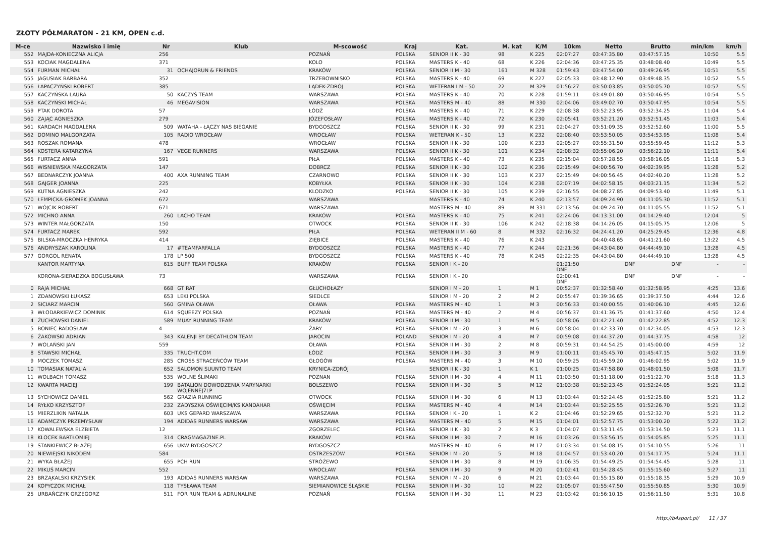ZŁOTY PÓŁMARATON - 21 KM, OPEN c.d.
| M-ce | Nazwisko i imię | Nr | Klub | M-scowość | Kraj | Kat. | M. kat | K/M | 10km | Netto | Brutto | min/km | km/h |
| --- | --- | --- | --- | --- | --- | --- | --- | --- | --- | --- | --- | --- | --- |
| 552 | MAJDA-KONIECZNA ALICJA | 256 | | POZNAŃ | POLSKA | SENIOR II K - 30 | 98 | K 225 | 02:07:27 | 03:47:35.80 | 03:47:57.15 | 10:50 | 5.5 |
| 553 | KOCIAK MAGDALENA | 371 | | KOLO | POLSKA | MASTERS K - 40 | 68 | K 226 | 02:04:36 | 03:47:25.35 | 03:48:08.40 | 10:49 | 5.5 |
| 554 | FURMAN MICHAŁ | 31 | OCHAJORUN & FRIENDS | KRAKÓW | POLSKA | SENIOR II M - 30 | 161 | M 328 | 01:59:43 | 03:47:54.00 | 03:49:26.95 | 10:51 | 5.5 |
| 555 | JAGUSIAK BARBARA | 352 | | TRZEBOWNISKO | POLSKA | MASTERS K - 40 | 69 | K 227 | 02:05:33 | 03:48:12.90 | 03:49:48.35 | 10:52 | 5.5 |
| 556 | ŁAPACZYŃSKI ROBERT | 385 | | LĄDEK-ZDRÓJ | POLSKA | WETERAN I M - 50 | 22 | M 329 | 01:56:27 | 03:50:03.85 | 03:50:05.70 | 10:57 | 5.5 |
| 557 | KACZYŃSKA LAURA | 50 | KACZYŚ TEAM | WARSZAWA | POLSKA | MASTERS K - 40 | 70 | K 228 | 01:59:11 | 03:49:01.80 | 03:50:46.95 | 10:54 | 5.5 |
| 558 | KACZYŃSKI MICHAŁ | 46 | MEGAVISION | WARSZAWA | POLSKA | MASTERS M - 40 | 88 | M 330 | 02:04:06 | 03:49:02.70 | 03:50:47.95 | 10:54 | 5.5 |
| 559 | PTAK DOROTA | 57 | | ŁÓDŹ | POLSKA | MASTERS K - 40 | 71 | K 229 | 02:08:38 | 03:52:23.95 | 03:52:34.25 | 11:04 | 5.4 |
| 560 | ZAJĄC AGNIESZKA | 279 | | JÓZEFOSŁAW | POLSKA | MASTERS K - 40 | 72 | K 230 | 02:05:41 | 03:52:21.20 | 03:52:51.45 | 11:03 | 5.4 |
| 561 | KARDACH MAGDALENA | 509 | WATAHA - ŁĄCZY NAS BIEGANIE | BYDGOSZCZ | POLSKA | SENIOR II K - 30 | 99 | K 231 | 02:04:27 | 03:51:09.35 | 03:52:52.60 | 11:00 | 5.5 |
| 562 | DOMINO MALGORZATA | 105 | RADIO WROCŁAW | WROCŁAW | POLSKA | WETERAN K - 50 | 13 | K 232 | 02:08:40 | 03:53:50.05 | 03:54:53.95 | 11:08 | 5.4 |
| 563 | ROSZAK ROMANA | 478 | | WROCŁAW | POLSKA | SENIOR II K - 30 | 100 | K 233 | 02:05:27 | 03:55:31.50 | 03:55:59.45 | 11:12 | 5.3 |
| 564 | KOSTERA KATARZYNA | 167 | VEGE RUNNERS | WARSZAWA | POLSKA | SENIOR II K - 30 | 101 | K 234 | 02:08:32 | 03:55:06.20 | 03:56:22.10 | 11:11 | 5.4 |
| 565 | FURTACZ ANNA | 591 | | PIŁA | POLSKA | MASTERS K - 40 | 73 | K 235 | 02:15:04 | 03:57:28.55 | 03:58:16.05 | 11:18 | 5.3 |
| 566 | WISNIEWSKA MAŁGORZATA | 147 | | DOBRCZ | POLSKA | SENIOR II K - 30 | 102 | K 236 | 02:15:49 | 04:00:56.70 | 04:02:39.95 | 11:28 | 5.2 |
| 567 | BEDNARCZYK JOANNA | 400 | AXA RUNNING TEAM | CZARNOWO | POLSKA | SENIOR II K - 30 | 103 | K 237 | 02:15:49 | 04:00:56.45 | 04:02:40.20 | 11:28 | 5.2 |
| 568 | GAJGER JOANNA | 225 | | KOBYŁKA | POLSKA | SENIOR II K - 30 | 104 | K 238 | 02:07:19 | 04:02:58.15 | 04:03:21.15 | 11:34 | 5.2 |
| 569 | KUTNA AGNIESZKA | 242 | | KLODZKO | POLSKA | SENIOR II K - 30 | 105 | K 239 | 02:16:55 | 04:08:27.85 | 04:09:53.40 | 11:49 | 5.1 |
| 570 | ŁEMPICKA-GROMEK JOANNA | 672 | | WARSZAWA | | MASTERS K - 40 | 74 | K 240 | 02:13:57 | 04:09:24.90 | 04:11:05.30 | 11:52 | 5.1 |
| 571 | WÓJCIK ROBERT | 671 | | WARSZAWA | | MASTERS M - 40 | 89 | M 331 | 02:13:56 | 04:09:24.70 | 04:11:05.55 | 11:52 | 5.1 |
| 572 | MICHNO ANNA | 260 | LACHO TEAM | KRAKÓW | POLSKA | MASTERS K - 40 | 75 | K 241 | 02:24:06 | 04:13:31.00 | 04:14:29.40 | 12:04 | 5 |
| 573 | WINTER MAŁGORZATA | 150 | | OTWOCK | POLSKA | SENIOR II K - 30 | 106 | K 242 | 02:18:38 | 04:14:26.05 | 04:15:05.75 | 12:06 | 5 |
| 574 | FURTACZ MAREK | 592 | | PIŁA | POLSKA | WETERAN II M - 60 | 8 | M 332 | 02:16:32 | 04:24:41.20 | 04:25:29.45 | 12:36 | 4.8 |
| 575 | BILSKA-MROCZKA HENRYKA | 414 | | ZIĘBICE | POLSKA | MASTERS K - 40 | 76 | K 243 | | 04:40:48.65 | 04:41:21.60 | 13:22 | 4.5 |
| 576 | ANDRYSZAK KAROLINA | 17 | #TEAMFARFALLA | BYDGOSZCZ | POLSKA | MASTERS K - 40 | 77 | K 244 | 02:21:36 | 04:43:04.80 | 04:44:49.10 | 13:28 | 4.5 |
| 577 | GORGOL RENATA | 178 | LP 500 | BYDGOSZCZ | POLSKA | MASTERS K - 40 | 78 | K 245 | 02:22:35 | 04:43:04.80 | 04:44:49.10 | 13:28 | 4.5 |
| | KANTOR MARTYNA | 615 | BUFF TEAM POLSKA | KRAKÓW | POLSKA | SENIOR I K - 20 | | | 01:21:50 DNF | DNF | DNF | - | - |
| | KORONA-SIERADZKA BOGUSŁAWA | 73 | | WARSZAWA | POLSKA | SENIOR I K - 20 | | | 02:00:41 DNF | DNF | DNF | - | - |
| 0 | RAJA MICHAŁ | 668 | GT RAT | GŁUCHOŁAZY | | SENIOR I M - 20 | 1 | M 1 | 00:52:37 | 01:32:58.40 | 01:32:58.95 | 4:25 | 13.6 |
| 1 | ZDANOWSKI ŁUKASZ | 653 | LEKI POLSKA | SIEDLCE | | SENIOR I M - 20 | 2 | M 2 | 00:55:47 | 01:39:36.65 | 01:39:37.50 | 4:44 | 12.6 |
| 2 | SICIARZ MARCIN | 560 | GMINA OŁAWA | OŁAWA | POLSKA | MASTERS M - 40 | 1 | M 3 | 00:56:33 | 01:40:00.55 | 01:40:06.10 | 4:45 | 12.6 |
| 3 | WŁODARKIEWICZ DOMINIK | 614 | SQUEEZY POLSKA | POZNAŃ | POLSKA | MASTERS M - 40 | 2 | M 4 | 00:56:37 | 01:41:36.75 | 01:41:37.60 | 4:50 | 12.4 |
| 4 | ŻUCHOWSKI DANIEL | 589 | MUAY RUNNING TEAM | KRAKÓW | POLSKA | SENIOR II M - 30 | 1 | M 5 | 00:58:06 | 01:42:21.40 | 01:42:22.85 | 4:52 | 12.3 |
| 5 | BONIEC RADOSŁAW | 4 | | ŻARY | POLSKA | SENIOR I M - 20 | 3 | M 6 | 00:58:04 | 01:42:33.70 | 01:42:34.05 | 4:53 | 12.3 |
| 6 | ŻAKOWSKI ADRIAN | 343 | KALENJI BY DECATHLON TEAM | JAROCIN | POLAND | SENIOR I M - 20 | 4 | M 7 | 00:59:08 | 01:44:37.20 | 01:44:37.75 | 4:58 | 12 |
| 7 | WOLAŃSKI JAN | 559 | | OŁAWA | POLSKA | SENIOR II M - 30 | 2 | M 8 | 00:59:31 | 01:44:54.25 | 01:45:00.00 | 4:59 | 12 |
| 8 | STAWSKI MICHAŁ | 335 | TRUCHT.COM | ŁÓDŹ | POLSKA | SENIOR II M - 30 | 3 | M 9 | 01:00:11 | 01:45:45.70 | 01:45:47.15 | 5:02 | 11.9 |
| 9 | MOCZEK TOMASZ | 285 | CROSS STRACEŃCÓW TEAM | GŁOGÓW | POLSKA | MASTERS M - 40 | 3 | M 10 | 00:59:25 | 01:45:59.20 | 01:46:02.95 | 5:02 | 11.9 |
| 10 | TOMASIAK NATALIA | 652 | SALOMON SUUNTO TEAM | KRYNICA-ZDRÓJ | | SENIOR II K - 30 | 1 | K 1 | 01:00:25 | 01:47:58.80 | 01:48:01.50 | 5:08 | 11.7 |
| 11 | WOLBACH TOMASZ | 535 | WOLNE ŚLIMAKI | POZNAN | POLSKA | SENIOR II M - 30 | 4 | M 11 | 01:03:50 | 01:51:18.00 | 01:51:22.70 | 5:18 | 11.3 |
| 12 | KWARTA MACIEJ | 199 | BATALION DOWODZENIA MARYNARKI WOJENNEJ7LP | BOLSZEWO | POLSKA | SENIOR II M - 30 | 5 | M 12 | 01:03:38 | 01:52:23.45 | 01:52:24.05 | 5:21 | 11.2 |
| 13 | SYCHOWICZ DANIEL | 562 | GRAZIA RUNNING | OTWOCK | POLSKA | SENIOR II M - 30 | 6 | M 13 | 01:03:44 | 01:52:24.45 | 01:52:25.80 | 5:21 | 11.2 |
| 14 | RYŁKO KRZYSZTOF | 232 | ZADYSZKA OŚWIĘCIM/KS KANDAHAR | OŚWIĘCIM | POLSKA | MASTERS M - 40 | 4 | M 14 | 01:03:44 | 01:52:25.55 | 01:52:26.70 | 5:21 | 11.2 |
| 15 | MIERZLIKIN NATALIA | 603 | UKS GEPARD WARSZAWA | WARSZAWA | POLSKA | SENIOR I K - 20 | 1 | K 2 | 01:04:46 | 01:52:29.65 | 01:52:32.70 | 5:21 | 11.2 |
| 16 | ADAMCZYK PRZEMYSŁAW | 194 | ADIDAS RUNNERS WARSAW | WARSZAWA | POLSKA | MASTERS M - 40 | 5 | M 15 | 01:04:01 | 01:52:57.75 | 01:53:00.20 | 5:22 | 11.2 |
| 17 | KOWALEWSKA ELŻBIETA | 12 | | ZGORZELEC | POLSKA | SENIOR II K - 30 | 2 | K 3 | 01:04:07 | 01:53:11.45 | 01:53:14.50 | 5:23 | 11.1 |
| 18 | KLOCEK BARTŁOMIEJ | 314 | CRAGMAGAZINE.PL | KRAKÓW | POLSKA | SENIOR II M - 30 | 7 | M 16 | 01:03:26 | 01:53:56.15 | 01:54:05.85 | 5:25 | 11.1 |
| 19 | STANKIEWICZ BŁAŻEJ | 656 | UKW BYDGOSZCZ | BYDGOSZCZ | | MASTERS M - 40 | 6 | M 17 | 01:03:34 | 01:54:08.15 | 01:54:10.55 | 5:26 | 11 |
| 20 | NIEWIEJSKI NIKODEM | 584 | | OSTRZESZÓW | POLSKA | SENIOR I M - 20 | 5 | M 18 | 01:04:57 | 01:53:40.20 | 01:54:17.75 | 5:24 | 11.1 |
| 21 | WYKA BŁAŻEJ | 655 | PCH RUN | STRÓŻEWO | | SENIOR II M - 30 | 8 | M 19 | 01:06:35 | 01:54:49.25 | 01:54:54.45 | 5:28 | 11 |
| 22 | MIKUŚ MARCIN | 552 | | WROCŁAW | POLSKA | SENIOR II M - 30 | 9 | M 20 | 01:02:41 | 01:54:28.45 | 01:55:15.60 | 5:27 | 11 |
| 23 | BRZĄKALSKI KRZYSIEK | 193 | ADIDAS RUNNERS WARSAW | WARSZAWA | POLSKA | SENIOR I M - 20 | 6 | M 21 | 01:03:44 | 01:55:15.80 | 01:55:18.35 | 5:29 | 10.9 |
| 24 | KOPYCZOK MICHAŁ | 118 | TYSŁAWA TEAM | SIEMIANOWICE ŚLĄSKIE | POLSKA | SENIOR II M - 30 | 10 | M 22 | 01:05:07 | 01:55:47.50 | 01:55:50.85 | 5:30 | 10.9 |
| 25 | URBAŃCZYK GRZEGORZ | 511 | FOR RUN TEAM & ADRUNALINE | POZNAŃ | POLSKA | SENIOR II M - 30 | 11 | M 23 | 01:03:42 | 01:56:10.15 | 01:56:11.50 | 5:31 | 10.8 |
http://b4sport.pl/ 11 / 37